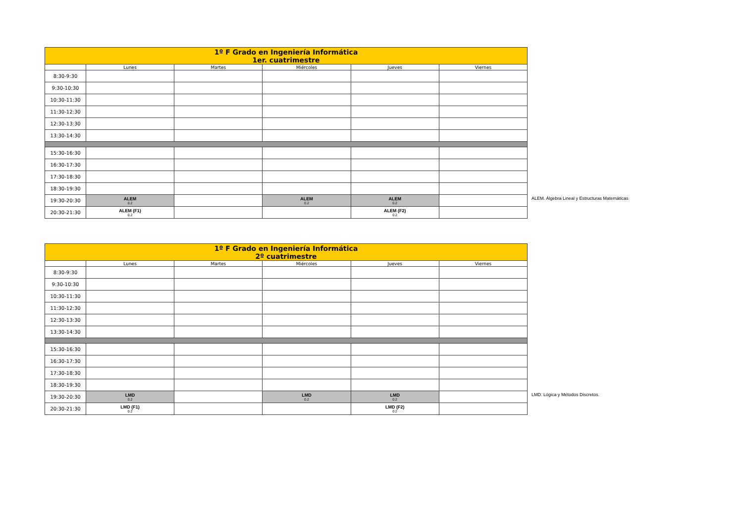| 1º F Grado en Ingeniería Informática 1er. cuatrimestre | | | | | |
| --- | --- | --- | --- | --- | --- |
| | Lunes | Martes | Miércoles | Jueves | Viernes |
| 8:30-9:30 | | | | | |
| 9:30-10:30 | | | | | |
| 10:30-11:30 | | | | | |
| 11:30-12:30 | | | | | |
| 12:30-13:30 | | | | | |
| 13:30-14:30 | | | | | |
| 15:30-16:30 | | | | | |
| 16:30-17:30 | | | | | |
| 17:30-18:30 | | | | | |
| 18:30-19:30 | | | | | |
| 19:30-20:30 | ALEM 0.2 | | ALEM 0.2 | ALEM 0.2 | |
| 20:30-21:30 | ALEM (F1) 0.2 | | | ALEM (F2) 0.2 | |
ALEM. Álgebra Lineal y Estructuras Matemáticas
| 1º F Grado en Ingeniería Informática 2º cuatrimestre | | | | | |
| --- | --- | --- | --- | --- | --- |
| | Lunes | Martes | Miércoles | Jueves | Viernes |
| 8:30-9:30 | | | | | |
| 9:30-10:30 | | | | | |
| 10:30-11:30 | | | | | |
| 11:30-12:30 | | | | | |
| 12:30-13:30 | | | | | |
| 13:30-14:30 | | | | | |
| 15:30-16:30 | | | | | |
| 16:30-17:30 | | | | | |
| 17:30-18:30 | | | | | |
| 18:30-19:30 | | | | | |
| 19:30-20:30 | LMD 0.2 | | LMD 0.2 | LMD 0.2 | |
| 20:30-21:30 | LMD (F1) 0.2 | | | LMD (F2) 0.2 | |
LMD. Lógica y Métodos Discretos.